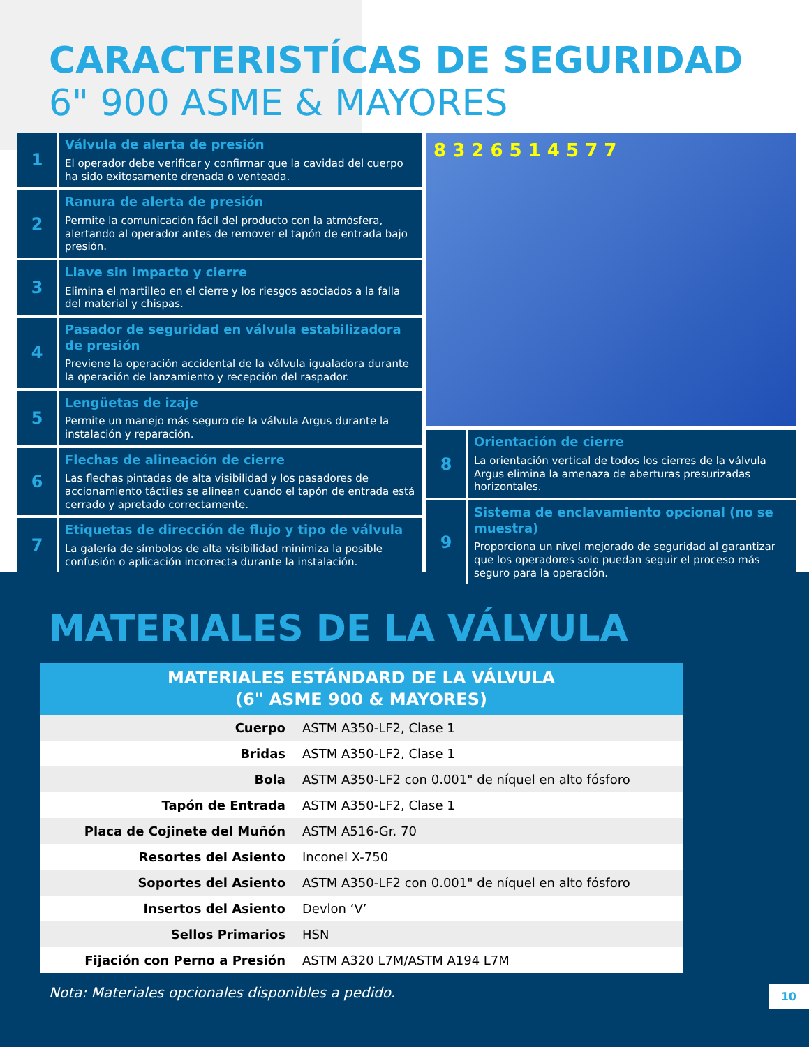CARACTERISTÍCAS DE SEGURIDAD
6" 900 ASME & MAYORES
1
Válvula de alerta de presión
El operador debe verificar y confirmar que la cavidad del cuerpo ha sido exitosamente drenada o venteada.
2
Ranura de alerta de presión
Permite la comunicación fácil del producto con la atmósfera, alertando al operador antes de remover el tapón de entrada bajo presión.
3
Llave sin impacto y cierre
Elimina el martilleo en el cierre y los riesgos asociados a la falla del material y chispas.
4
Pasador de seguridad en válvula estabilizadora de presión
Previene la operación accidental de la válvula igualadora durante la operación de lanzamiento y recepción del raspador.
5
Lengüetas de izaje
Permite un manejo más seguro de la válvula Argus durante la instalación y reparación.
6
Flechas de alineación de cierre
Las flechas pintadas de alta visibilidad y los pasadores de accionamiento táctiles se alinean cuando el tapón de entrada está cerrado y apretado correctamente.
7
Etiquetas de dirección de flujo y tipo de válvula
La galería de símbolos de alta visibilidad minimiza la posible confusión o aplicación incorrecta durante la instalación.
8 3 2 6 5 1 4 5 7 7
8
Orientación de cierre
La orientación vertical de todos los cierres de la válvula Argus elimina la amenaza de aberturas presurizadas horizontales.
9
Sistema de enclavamiento opcional (no se muestra)
Proporciona un nivel mejorado de seguridad al garantizar que los operadores solo puedan seguir el proceso más seguro para la operación.
MATERIALES DE LA VÁLVULA
| MATERIALES ESTÁNDARD DE LA VÁLVULA (6" ASME 900 & MAYORES) | |
| --- | --- |
| Cuerpo | ASTM A350-LF2, Clase 1 |
| Bridas | ASTM A350-LF2, Clase 1 |
| Bola | ASTM A350-LF2 con 0.001" de níquel en alto fósforo |
| Tapón de Entrada | ASTM A350-LF2, Clase 1 |
| Placa de Cojinete del Muñón | ASTM A516-Gr. 70 |
| Resortes del Asiento | Inconel X-750 |
| Soportes del Asiento | ASTM A350-LF2 con 0.001" de níquel en alto fósforo |
| Insertos del Asiento | Devlon ‘V’ |
| Sellos Primarios | HSN |
| Fijación con Perno a Presión | ASTM A320 L7M/ASTM A194 L7M |
Nota: Materiales opcionales disponibles a pedido. 10